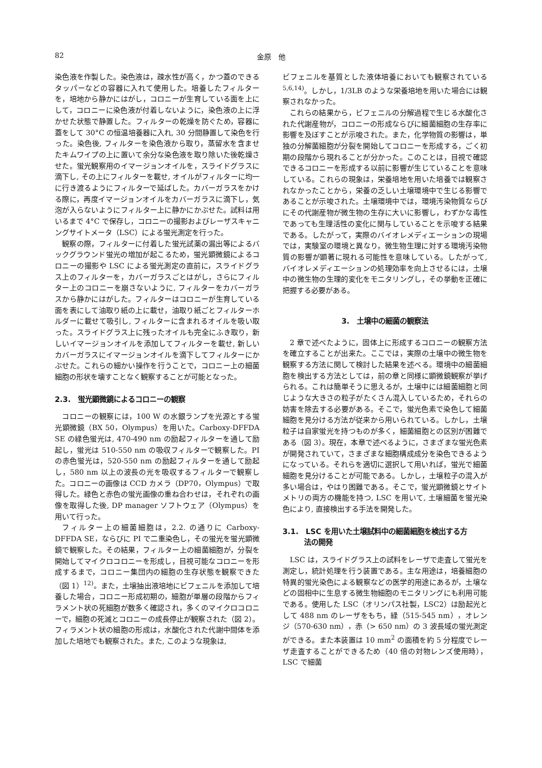82 金原　他
染色液を作製した。染色液は，疎水性が高く，かつ蓋のできるタッパーなどの容器に入れて使用した。培養したフィルターを，培地から静かにはがし，コロニーが生育している面を上にして，コロニーに染色液が付着しないように，染色液の上に浮かせた状態で静置した。フィルターの乾燥を防ぐため，容器に蓋をして 30°C の恒温培養器に入れ, 30 分間静置して染色を行った。染色後, フィルターを染色液から取り，蒸留水を含ませたキムワイプの上に置いて余分な染色液を取り除いた後乾燥させた。蛍光観察用のイマージョンオイルを，スライドグラスに滴下し, その上にフィルターを載せ, オイルがフィルターに均一に行き渡るようにフィルターで延ばした。カバーガラスをかける際に，再度イマージョンオイルをカバーガラスに滴下し，気泡が入らないようにフィルター上に静かにかぶせた。試料は用いるまで 4°C で保存し，コロニーの撮影およびレーザスキャニングサイトメータ（LSC）による蛍光測定を行った。
観察の際，フィルターに付着した蛍光試薬の漏出等によるバックグラウンド蛍光の増加が起こるため，蛍光顕微鏡によるコロニーの撮影や LSC による蛍光測定の直前に，スライドグラス上のフィルターを，カバーガラスごとはがし，さらにフィルター上のコロニーを崩さないように, フィルターをカバーガラスから静かにはがした。フィルターはコロニーが生育している面を表にして油取り紙の上に載せ，油取り紙ごとフィルターホルダーに載せて吸引し, フィルターに含まれるオイルを吸い取った。スライドグラス上に残ったオイルも完全にふき取り，新しいイマージョンオイルを添加してフィルターを載せ, 新しいカバーガラスにイマージョンオイルを滴下してフィルターにかぶせた。これらの細かい操作を行うことで，コロニー上の細菌細胞の形状を壊すことなく観察することが可能となった。
2.3.　蛍光顕微鏡によるコロニーの観察
コロニーの観察には，100 W の水銀ランプを光源とする蛍光顕微鏡（BX 50，Olympus）を用いた。Carboxy-DFFDA SE の緑色蛍光は, 470-490 nm の励起フィルターを通して励起し，蛍光は 510-550 nm の吸収フィルターで観察した。PI の赤色蛍光は，520-550 nm の励起フィルターを通して励起し，580 nm 以上の波長の光を吸収するフィルターで観察した。コロニーの画像は CCD カメラ（DP70，Olympus）で取得した。緑色と赤色の蛍光画像の重ね合わせは，それぞれの画像を取得した後, DP manager ソフトウェア（Olympus）を用いて行った。
フィルター上の細菌細胞は，2.2. の通りに Carboxy-DFFDA SE，ならびに PI で二重染色し，その蛍光を蛍光顕微鏡で観察した。その結果，フィルター上の細菌細胞が，分裂を開始してマイクロコロニーを形成し，目視可能なコロニーを形成するまで，コロニー集団内の細胞の生存状態を観察できた（図 1）<sup>12)</sup>。また，土壌抽出液培地にビフェニルを添加して培養した場合，コロニー形成初期の，細胞が単層の段階からフィラメント状の死細胞が数多く確認され，多くのマイクロコロニーで，細胞の死滅とコロニーの成長停止が観察された（図 2）。フィラメント状の細胞の形成は，水酸化された代謝中間体を添加した培地でも観察された。また, このような現象は,
ビフェニルを基質とした液体培養においても観察されている<sup>5,6,14)</sup>。しかし，1/3LB のような栄養培地を用いた場合には観察されなかった。
これらの結果から，ビフェニルの分解過程で生じる水酸化された代謝産物が，コロニーの形成ならびに細菌細胞の生存率に影響を及ぼすことが示唆された。また，化学物質の影響は，単独の分解菌細胞が分裂を開始してコロニーを形成する，ごく初期の段階から現れることが分かった。このことは，目視で確認できるコロニーを形成する以前に影響が生じていることを意味している。これらの現象は，栄養培地を用いた培養では観察されなかったことから，栄養の乏しい土壌環境中で生じる影響であることが示唆された。土壌環境中では，環境汚染物質ならびにその代謝産物が微生物の生存に大いに影響し，わずかな毒性であっても生理活性の変化に関与していることを示唆する結果である。したがって，実際のバイオレメディエーションの現場では，実験室の環境と異なり，微生物生理に対する環境汚染物質の影響が顕著に現れる可能性を意味している。したがって, バイオレメディエーションの処理効率を向上させるには，土壌中の微生物の生理的変化をモニタリングし，その挙動を正確に把握する必要がある。
3.　土壌中の細菌の観察法
2 章で述べたように，固体上に形成するコロニーの観察方法を確立することが出来た。ここでは，実際の土壌中の微生物を観察する方法に関して検討した結果を述べる。環境中の細菌細胞を検出する方法としては，前の章と同様に顕微鏡観察が挙げられる。これは簡単そうに思えるが，土壌中には細菌細胞と同じような大きさの粒子がたくさん混入しているため，それらの妨害を除去する必要がある。そこで，蛍光色素で染色して細菌細胞を見分ける方法が従来から用いられている。しかし，土壌粒子は自家蛍光を持つものが多く，細菌細胞との区別が困難である（図 3）。現在，本章で述べるように，さまざまな蛍光色素が開発されていて，さまざまな細胞構成成分を染色できるようになっている。それらを適切に選択して用いれば，蛍光で細菌細胞を見分けることが可能である。しかし，土壌粒子の混入が多い場合は，やはり困難である。そこで，蛍光顕微鏡とサイトメトリの両方の機能を持つ, LSC を用いて, 土壌細菌を蛍光染色により, 直接検出する手法を開発した。
3.1.　LSC を用いた土壌試料中の細菌細胞を検出する方
　　　法の開発
LSC は，スライドグラス上の試料をレーザで走査して蛍光を測定し，統計処理を行う装置である。主な用途は，培養細胞の特異的蛍光染色による観察などの医学的用途にあるが，土壌などの固相中に生息する微生物細胞のモニタリングにも利用可能である。使用した LSC（オリンパス社製，LSC2）は励起光として 488 nm のレーザをもち，緑（515-545 nm），オレンジ（570-630 nm），赤（> 650 nm）の 3 波長域の蛍光測定ができる。また本装置は 10 mm<sup>2</sup> の面積を約 5 分程度でレーザ走査することができるため（40 倍の対物レンズ使用時），LSC で細菌